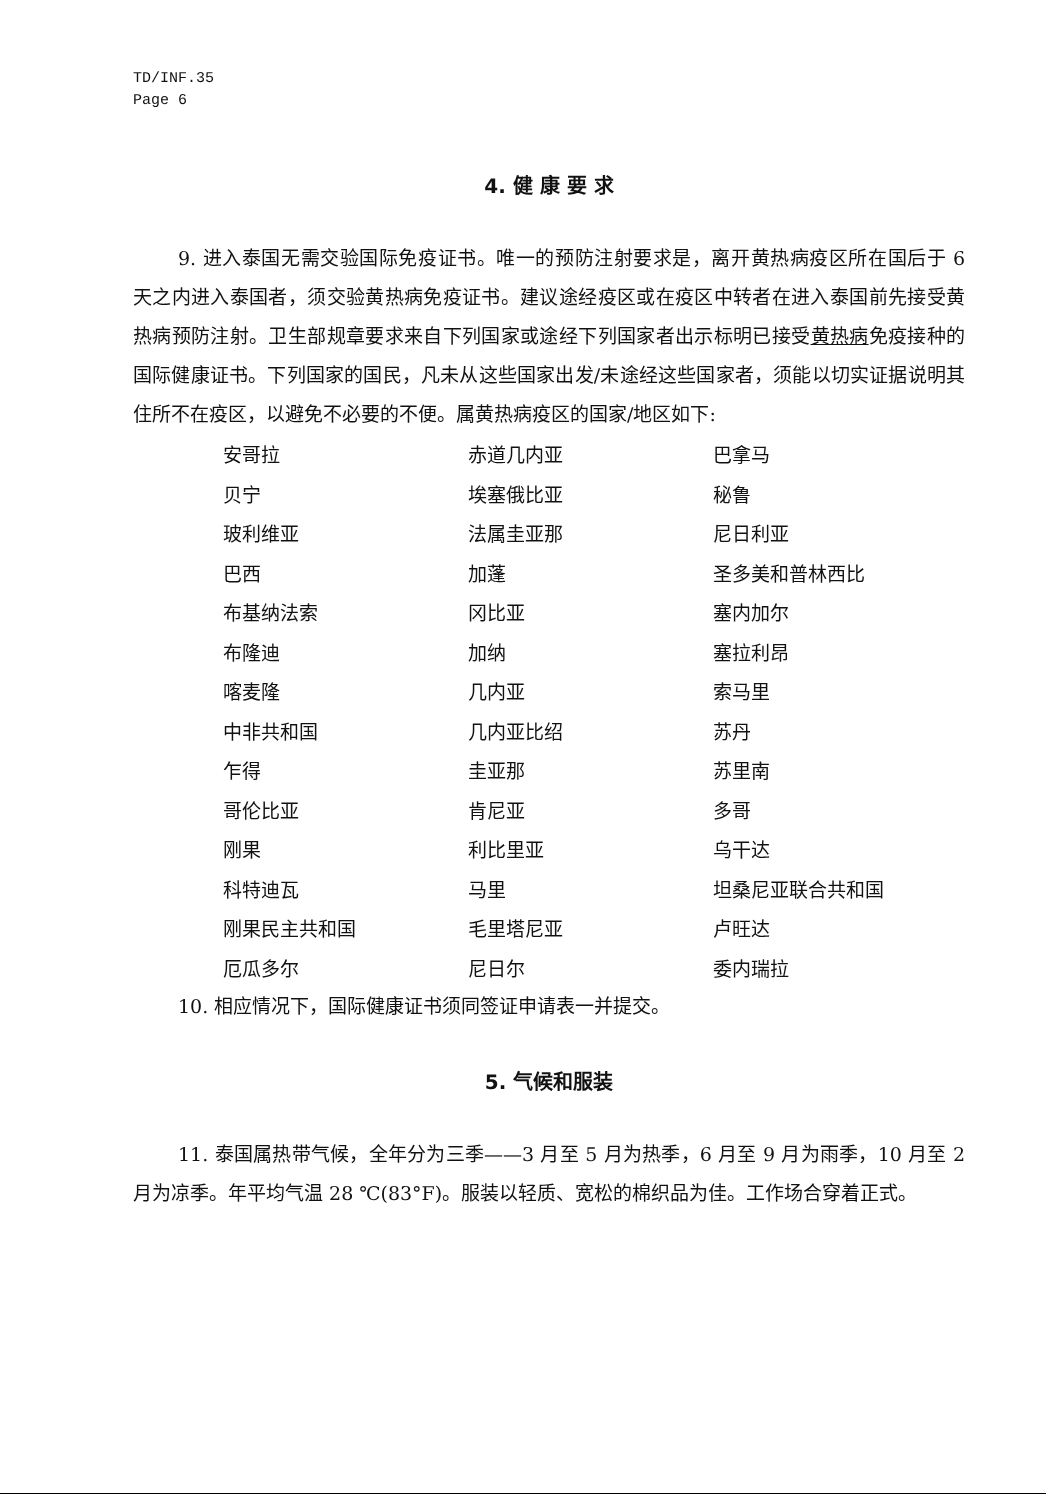TD/INF.35
Page 6
4. 健 康 要 求
9. 进入泰国无需交验国际免疫证书。唯一的预防注射要求是，离开黄热病疫区所在国后于 6 天之内进入泰国者，须交验黄热病免疫证书。建议途经疫区或在疫区中转者在进入泰国前先接受黄热病预防注射。卫生部规章要求来自下列国家或途经下列国家者出示标明已接受黄热病免疫接种的国际健康证书。下列国家的国民，凡未从这些国家出发/未途经这些国家者，须能以切实证据说明其住所不在疫区，以避免不必要的不便。属黄热病疫区的国家/地区如下:
| 安哥拉 | 赤道几内亚 | 巴拿马 |
| 贝宁 | 埃塞俄比亚 | 秘鲁 |
| 玻利维亚 | 法属圭亚那 | 尼日利亚 |
| 巴西 | 加蓬 | 圣多美和普林西比 |
| 布基纳法索 | 冈比亚 | 塞内加尔 |
| 布隆迪 | 加纳 | 塞拉利昂 |
| 喀麦隆 | 几内亚 | 索马里 |
| 中非共和国 | 几内亚比绍 | 苏丹 |
| 乍得 | 圭亚那 | 苏里南 |
| 哥伦比亚 | 肯尼亚 | 多哥 |
| 刚果 | 利比里亚 | 乌干达 |
| 科特迪瓦 | 马里 | 坦桑尼亚联合共和国 |
| 刚果民主共和国 | 毛里塔尼亚 | 卢旺达 |
| 厄瓜多尔 | 尼日尔 | 委内瑞拉 |
10. 相应情况下，国际健康证书须同签证申请表一并提交。
5. 气候和服装
11. 泰国属热带气候，全年分为三季——3 月至 5 月为热季，6 月至 9 月为雨季，10 月至 2 月为凉季。年平均气温 28 ℃(83°F)。服装以轻质、宽松的棉织品为佳。工作场合穿着正式。